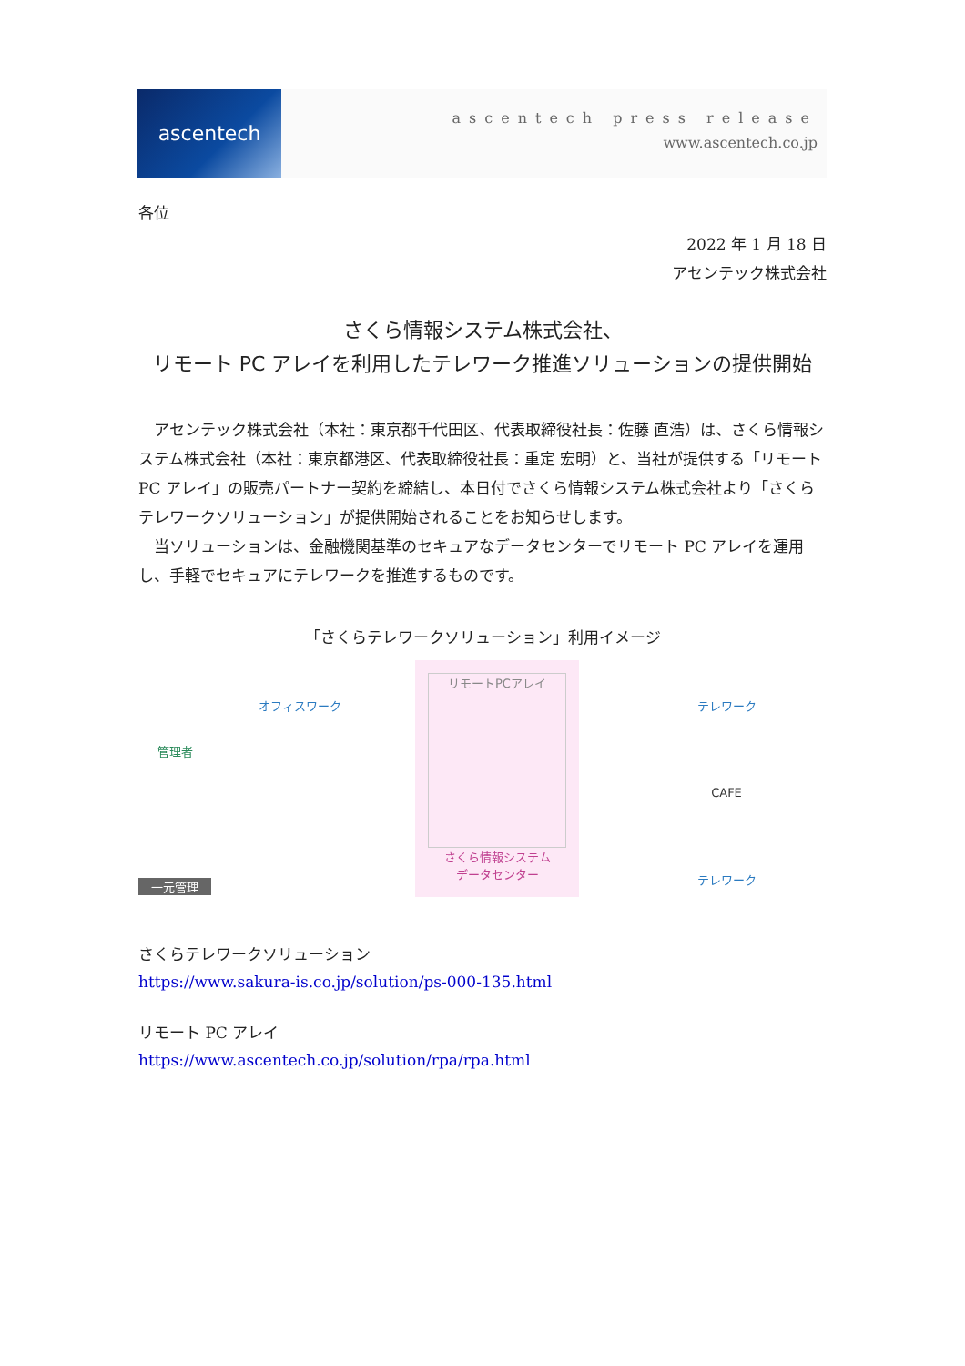ascentech
ascentech press release
www.ascentech.co.jp
各位
2022 年 1 月 18 日
アセンテック株式会社
さくら情報システム株式会社、
リモート PC アレイを利用したテレワーク推進ソリューションの提供開始
アセンテック株式会社（本社：東京都千代田区、代表取締役社長：佐藤 直浩）は、さくら情報システム株式会社（本社：東京都港区、代表取締役社長：重定 宏明）と、当社が提供する「リモート PC アレイ」の販売パートナー契約を締結し、本日付でさくら情報システム株式会社より「さくらテレワークソリューション」が提供開始されることをお知らせします。
当ソリューションは、金融機関基準のセキュアなデータセンターでリモート PC アレイを運用し、手軽でセキュアにテレワークを推進するものです。
「さくらテレワークソリューション」利用イメージ
管理者
一元管理
オフィスワーク
リモートPCアレイ
さくら情報システム
データセンター
テレワーク
CAFE
テレワーク
さくらテレワークソリューション
https://www.sakura-is.co.jp/solution/ps-000-135.html
リモート PC アレイ
https://www.ascentech.co.jp/solution/rpa/rpa.html